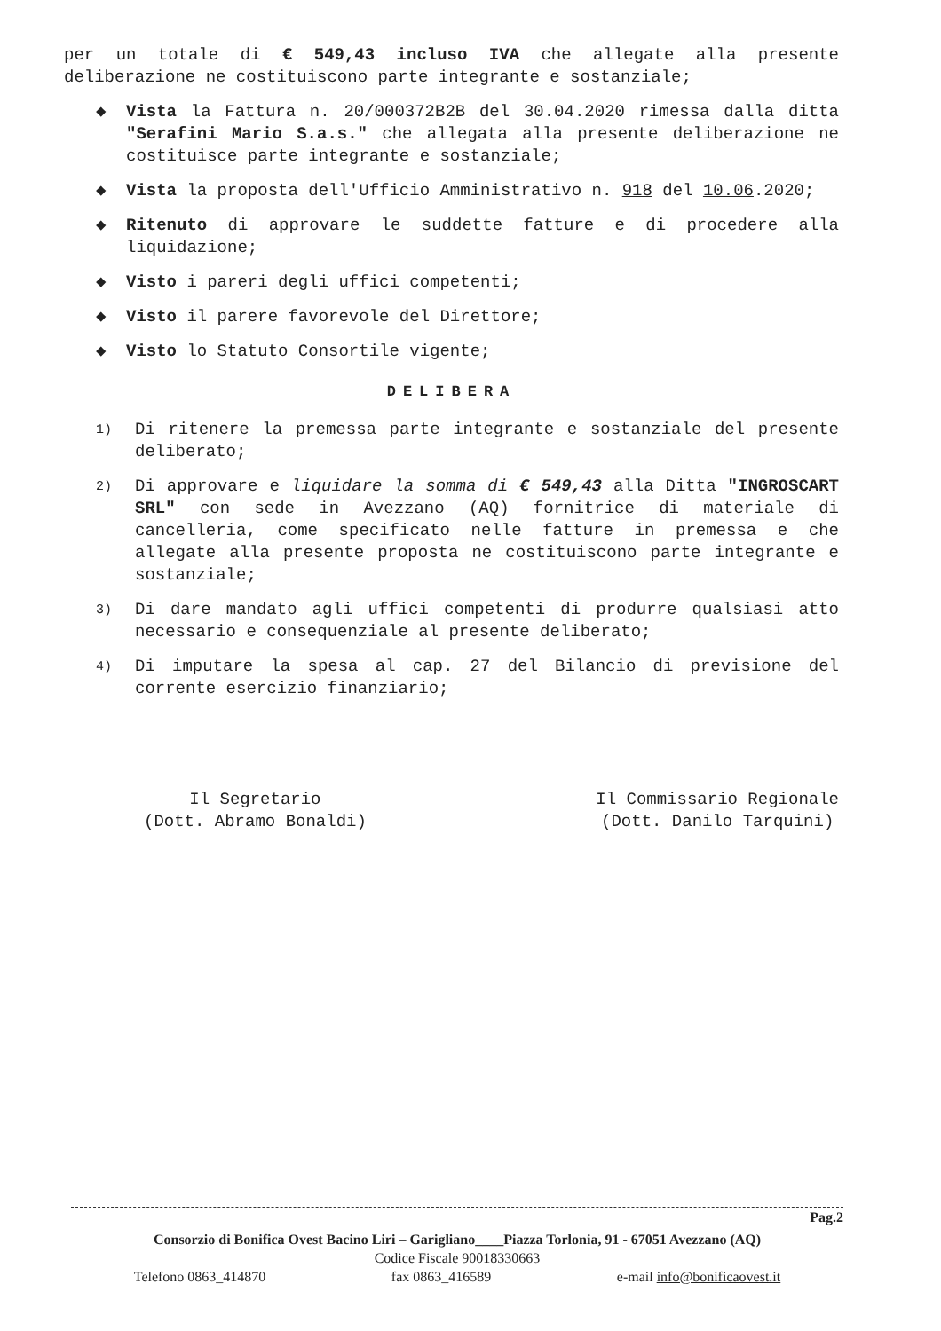per un totale di € 549,43 incluso IVA che allegate alla presente deliberazione ne costituiscono parte integrante e sostanziale;
◆ Vista la Fattura n. 20/000372B2B del 30.04.2020 rimessa dalla ditta "Serafini Mario S.a.s." che allegata alla presente deliberazione ne costituisce parte integrante e sostanziale;
◆ Vista la proposta dell'Ufficio Amministrativo n. 918 del 10.06.2020;
◆ Ritenuto di approvare le suddette fatture e di procedere alla liquidazione;
◆ Visto i pareri degli uffici competenti;
◆ Visto il parere favorevole del Direttore;
◆ Visto lo Statuto Consortile vigente;
DELIBERA
1) Di ritenere la premessa parte integrante e sostanziale del presente deliberato;
2) Di approvare e liquidare la somma di € 549,43 alla Ditta "INGROSCART SRL" con sede in Avezzano (AQ) fornitrice di materiale di cancelleria, come specificato nelle fatture in premessa e che allegate alla presente proposta ne costituiscono parte integrante e sostanziale;
3) Di dare mandato agli uffici competenti di produrre qualsiasi atto necessario e consequenziale al presente deliberato;
4) Di imputare la spesa al cap. 27 del Bilancio di previsione del corrente esercizio finanziario;
Il Segretario
(Dott. Abramo Bonaldi)
Il Commissario Regionale
(Dott. Danilo Tarquini)
Pag.2
Consorzio di Bonifica Ovest Bacino Liri – Garigliano____Piazza Torlonia, 91 - 67051 Avezzano (AQ)
Codice Fiscale 90018330663
Telefono 0863_414870 fax 0863_416589 e-mail info@bonificaovest.it